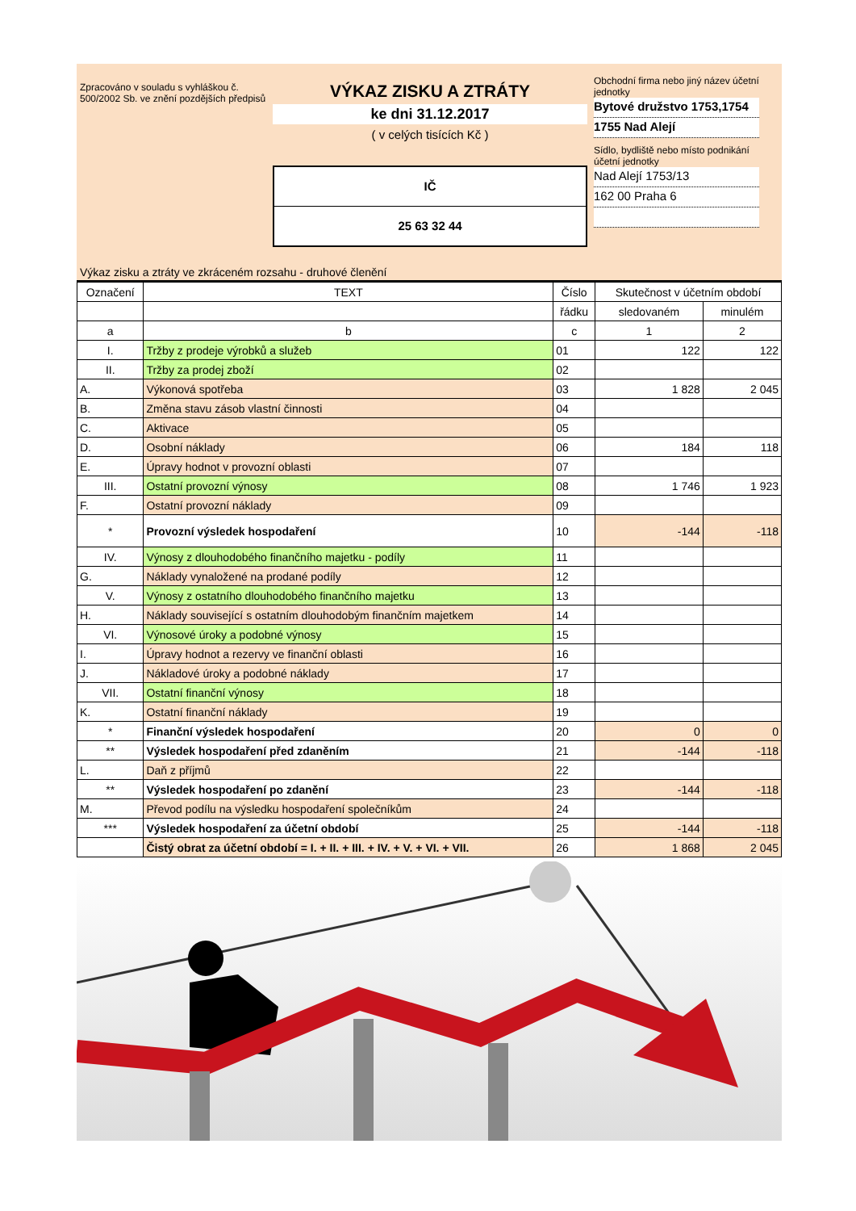Zpracováno v souladu s vyhláškou č. 500/2002 Sb. ve znění pozdějších předpisů
VÝKAZ ZISKU A ZTRÁTY
ke dni 31.12.2017
( v celých tisících Kč )
IČ
25 63 32 44
Obchodní firma nebo jiný název účetní jednotky
Bytové družstvo 1753,1754
1755 Nad Alejí
Sídlo, bydliště nebo místo podnikání účetní jednotky
Nad Alejí 1753/13
162 00 Praha 6
Výkaz zisku a ztráty ve zkráceném rozsahu - druhové členění
| Označení | TEXT | Číslo | Skutečnost v účetním období | |
| --- | --- | --- | --- | --- |
| | | řádku | sledovaném | minulém |
| a | b | c | 1 | 2 |
| I. | Tržby z prodeje výrobků a služeb | 01 | 122 | 122 |
| II. | Tržby za prodej zboží | 02 | | |
| A. | Výkonová spotřeba | 03 | 1 828 | 2 045 |
| B. | Změna stavu zásob vlastní činnosti | 04 | | |
| C. | Aktivace | 05 | | |
| D. | Osobní náklady | 06 | 184 | 118 |
| E. | Úpravy hodnot v provozní oblasti | 07 | | |
| III. | Ostatní provozní výnosy | 08 | 1 746 | 1 923 |
| F. | Ostatní provozní náklady | 09 | | |
| * | Provozní výsledek hospodaření | 10 | -144 | -118 |
| IV. | Výnosy z dlouhodobého finančního majetku - podíly | 11 | | |
| G. | Náklady vynaložené na prodané podíly | 12 | | |
| V. | Výnosy z ostatního dlouhodobého finančního majetku | 13 | | |
| H. | Náklady související s ostatním dlouhodobým finančním majetkem | 14 | | |
| VI. | Výnosové úroky a podobné výnosy | 15 | | |
| I. | Úpravy hodnot a rezervy ve finanční oblasti | 16 | | |
| J. | Nákladové úroky a podobné náklady | 17 | | |
| VII. | Ostatní finanční výnosy | 18 | | |
| K. | Ostatní finanční náklady | 19 | | |
| * | Finanční výsledek hospodaření | 20 | 0 | 0 |
| ** | Výsledek hospodaření před zdaněním | 21 | -144 | -118 |
| L. | Daň z příjmů | 22 | | |
| ** | Výsledek hospodaření po zdanění | 23 | -144 | -118 |
| M. | Převod podílu na výsledku hospodaření společníkům | 24 | | |
| *** | Výsledek hospodaření za účetní období | 25 | -144 | -118 |
| | Čistý obrat za účetní období = I. + II. + III. + IV. + V. + VI. + VII. | 26 | 1 868 | 2 045 |